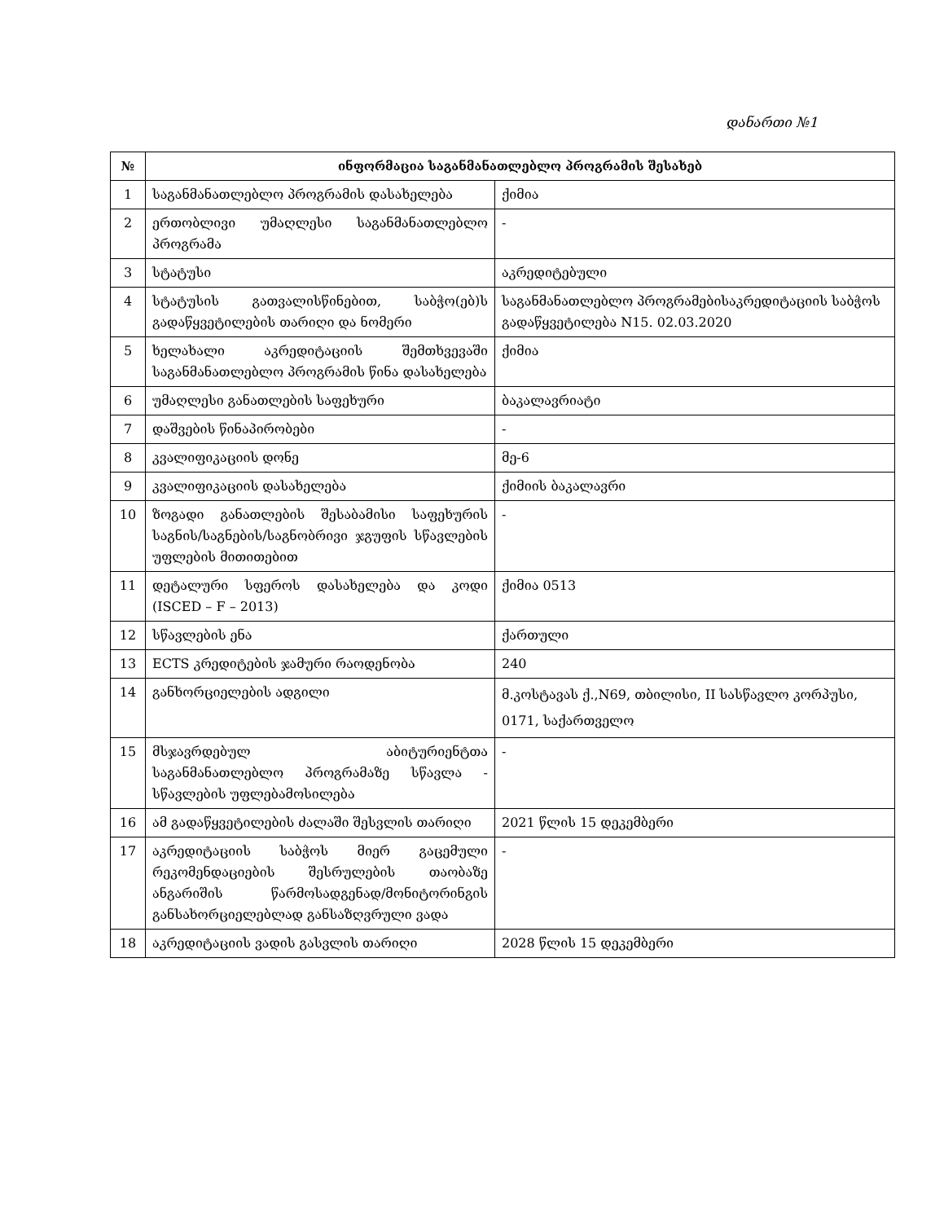დანართი №1
| № | ინფორმაცია საგანმანათლებლო პროგრამის შესახებ | |
| --- | --- | --- |
| 1 | საგანმანათლებლო პროგრამის დასახელება | ქიმია |
| 2 | ერთობლივი უმაღლესი საგანმანათლებლო პროგრამა | - |
| 3 | სტატუსი | აკრედიტებული |
| 4 | სტატუსის გათვალისწინებით, საბჭო(ებ)ს გადაწყვეტილების თარიღი და ნომერი | საგანმანათლებლო პროგრამებისაკრედიტაციის საბჭოს გადაწყვეტილება N15. 02.03.2020 |
| 5 | ხელახალი აკრედიტაციის შემთხვევაში საგანმანათლებლო პროგრამის წინა დასახელება | ქიმია |
| 6 | უმაღლესი განათლების საფეხური | ბაკალავრიატი |
| 7 | დაშვების წინაპირობები | - |
| 8 | კვალიფიკაციის დონე | მე-6 |
| 9 | კვალიფიკაციის დასახელება | ქიმიის ბაკალავრი |
| 10 | ზოგადი განათლების შესაბამისი საფეხურის საგნის/საგნების/საგნობრივი ჯგუფის სწავლების უფლების მითითებით | - |
| 11 | დეტალური სფეროს დასახელება და კოდი (ISCED – F – 2013) | ქიმია 0513 |
| 12 | სწავლების ენა | ქართული |
| 13 | ECTS კრედიტების ჯამური რაოდენობა | 240 |
| 14 | განხორციელების ადგილი | მ.კოსტავას ქ.,N69, თბილისი, II სასწავლო კორპუსი, 0171, საქართველო |
| 15 | მსჯავრდებულ აბიტურიენტთა საგანმანათლებლო პროგრამაზე სწავლა - სწავლების უფლებამოსილება | - |
| 16 | ამ გადაწყვეტილების ძალაში შესვლის თარიღი | 2021 წლის 15 დეკემბერი |
| 17 | აკრედიტაციის საბჭოს მიერ გაცემული რეკომენდაციების შესრულების თაობაზე ანგარიშის წარმოსადგენად/მონიტორინგის განსახორციელებლად განსაზღვრული ვადა | - |
| 18 | აკრედიტაციის ვადის გასვლის თარიღი | 2028 წლის 15 დეკემბერი |